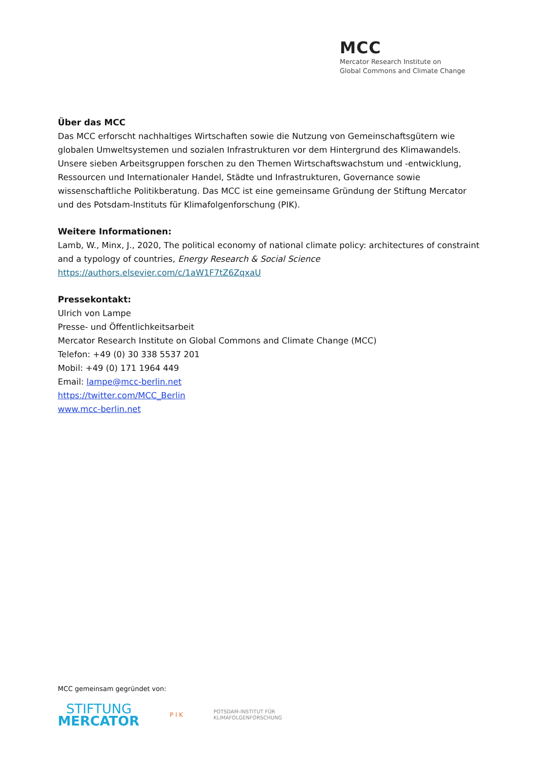MCC
Mercator Research Institute on
Global Commons and Climate Change
Über das MCC
Das MCC erforscht nachhaltiges Wirtschaften sowie die Nutzung von Gemeinschaftsgütern wie globalen Umweltsystemen und sozialen Infrastrukturen vor dem Hintergrund des Klimawandels. Unsere sieben Arbeitsgruppen forschen zu den Themen Wirtschaftswachstum und -entwicklung, Ressourcen und Internationaler Handel, Städte und Infrastrukturen, Governance sowie wissenschaftliche Politikberatung. Das MCC ist eine gemeinsame Gründung der Stiftung Mercator und des Potsdam-Instituts für Klimafolgenforschung (PIK).
Weitere Informationen:
Lamb, W., Minx, J., 2020, The political economy of national climate policy: architectures of constraint and a typology of countries, Energy Research & Social Science
https://authors.elsevier.com/c/1aW1F7tZ6ZqxaU
Pressekontakt:
Ulrich von Lampe
Presse- und Öffentlichkeitsarbeit
Mercator Research Institute on Global Commons and Climate Change (MCC)
Telefon: +49 (0) 30 338 5537 201
Mobil: +49 (0) 171 1964 449
Email: lampe@mcc-berlin.net
https://twitter.com/MCC_Berlin
www.mcc-berlin.net
MCC gemeinsam gegründet von:
STIFTUNG
MERCATOR
P I K
POTSDAM-INSTITUT FÜR
KLIMAFOLGENFORSCHUNG